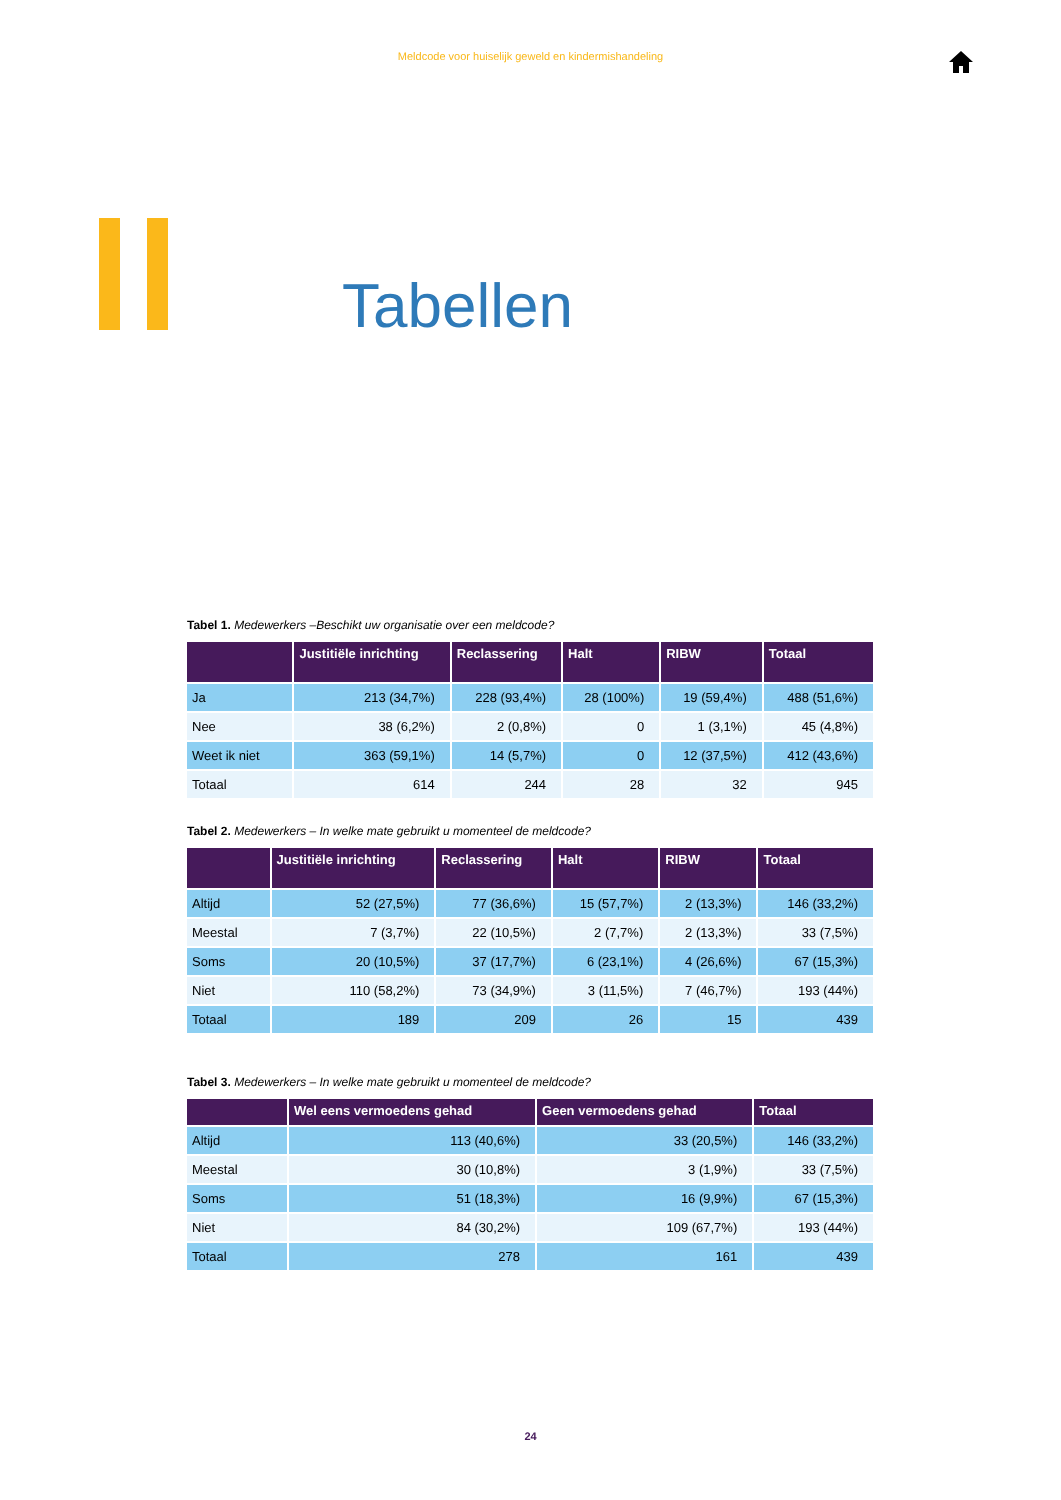Meldcode voor huiselijk geweld en kindermishandeling
Tabellen
Tabel 1. Medewerkers –Beschikt uw organisatie over een meldcode?
| | Justitiële inrichting | Reclassering | Halt | RIBW | Totaal |
| --- | --- | --- | --- | --- | --- |
| Ja | 213 (34,7%) | 228 (93,4%) | 28 (100%) | 19 (59,4%) | 488 (51,6%) |
| Nee | 38 (6,2%) | 2 (0,8%) | 0 | 1 (3,1%) | 45 (4,8%) |
| Weet ik niet | 363 (59,1%) | 14 (5,7%) | 0 | 12 (37,5%) | 412 (43,6%) |
| Totaal | 614 | 244 | 28 | 32 | 945 |
Tabel 2. Medewerkers – In welke mate gebruikt u momenteel de meldcode?
| | Justitiële inrichting | Reclassering | Halt | RIBW | Totaal |
| --- | --- | --- | --- | --- | --- |
| Altijd | 52 (27,5%) | 77 (36,6%) | 15 (57,7%) | 2 (13,3%) | 146 (33,2%) |
| Meestal | 7 (3,7%) | 22 (10,5%) | 2 (7,7%) | 2 (13,3%) | 33 (7,5%) |
| Soms | 20 (10,5%) | 37 (17,7%) | 6 (23,1%) | 4 (26,6%) | 67 (15,3%) |
| Niet | 110 (58,2%) | 73 (34,9%) | 3 (11,5%) | 7 (46,7%) | 193 (44%) |
| Totaal | 189 | 209 | 26 | 15 | 439 |
Tabel 3. Medewerkers – In welke mate gebruikt u momenteel de meldcode?
| | Wel eens vermoedens gehad | Geen vermoedens gehad | Totaal |
| --- | --- | --- | --- |
| Altijd | 113 (40,6%) | 33 (20,5%) | 146 (33,2%) |
| Meestal | 30 (10,8%) | 3 (1,9%) | 33 (7,5%) |
| Soms | 51 (18,3%) | 16 (9,9%) | 67 (15,3%) |
| Niet | 84 (30,2%) | 109 (67,7%) | 193 (44%) |
| Totaal | 278 | 161 | 439 |
24